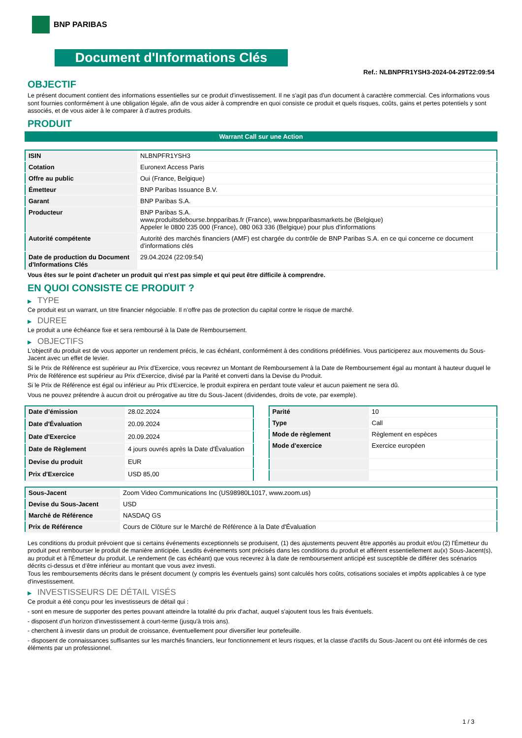BNP PARIBAS
Document d'Informations Clés
Ref.: NLBNPFR1YSH3-2024-04-29T22:09:54
OBJECTIF
Le présent document contient des informations essentielles sur ce produit d'investissement. Il ne s'agit pas d'un document à caractère commercial. Ces informations vous sont fournies conformément à une obligation légale, afin de vous aider à comprendre en quoi consiste ce produit et quels risques, coûts, gains et pertes potentiels y sont associés, et de vous aider à le comparer à d'autres produits.
PRODUIT
Warrant Call sur une Action
| ISIN | NLBNPFR1YSH3 |
| Cotation | Euronext Access Paris |
| Offre au public | Oui (France, Belgique) |
| Émetteur | BNP Paribas Issuance B.V. |
| Garant | BNP Paribas S.A. |
| Producteur | BNP Paribas S.A. www.produitsdebourse.bnpparibas.fr (France), www.bnpparibasmarkets.be (Belgique) Appeler le 0800 235 000 (France), 080 063 336 (Belgique) pour plus d'informations |
| Autorité compétente | Autorité des marchés financiers (AMF) est chargée du contrôle de BNP Paribas S.A. en ce qui concerne ce document d’informations clés |
| Date de production du Document d'Informations Clés | 29.04.2024 (22:09:54) |
Vous êtes sur le point d'acheter un produit qui n'est pas simple et qui peut être difficile à comprendre.
EN QUOI CONSISTE CE PRODUIT ?
▶ TYPE
Ce produit est un warrant, un titre financier négociable. Il n’offre pas de protection du capital contre le risque de marché.
▶ DUREE
Le produit a une échéance fixe et sera remboursé à la Date de Remboursement.
▶ OBJECTIFS
L'objectif du produit est de vous apporter un rendement précis, le cas échéant, conformément à des conditions prédéfinies. Vous participerez aux mouvements du Sous-Jacent avec un effet de levier.
Si le Prix de Référence est supérieur au Prix d'Exercice, vous recevrez un Montant de Remboursement à la Date de Remboursement égal au montant à hauteur duquel le Prix de Référence est supérieur au Prix d'Exercice, divisé par la Parité et converti dans la Devise du Produit.
Si le Prix de Référence est égal ou inférieur au Prix d'Exercice, le produit expirera en perdant toute valeur et aucun paiement ne sera dû.
Vous ne pouvez prétendre à aucun droit ou prérogative au titre du Sous-Jacent (dividendes, droits de vote, par exemple).
| Date d’émission | 28.02.2024 |
| Date d'Évaluation | 20.09.2024 |
| Date d'Exercice | 20.09.2024 |
| Date de Règlement | 4 jours ouvrés après la Date d'Évaluation |
| Devise du produit | EUR |
| Prix d'Exercice | USD 85,00 |
| Parité | 10 |
| Type | Call |
| Mode de règlement | Règlement en espèces |
| Mode d'exercice | Exercice européen |
| Sous-Jacent | Zoom Video Communications Inc (US98980L1017, www.zoom.us) |
| Devise du Sous-Jacent | USD |
| Marché de Référence | NASDAQ GS |
| Prix de Référence | Cours de Clôture sur le Marché de Référence à la Date d'Évaluation |
Les conditions du produit prévoient que si certains événements exceptionnels se produisent, (1) des ajustements peuvent être apportés au produit et/ou (2) l'Émetteur du produit peut rembourser le produit de manière anticipée. Lesdits événements sont précisés dans les conditions du produit et afférent essentiellement au(x) Sous-Jacent(s), au produit et à l'Émetteur du produit. Le rendement (le cas échéant) que vous recevrez à la date de remboursement anticipé est susceptible de différer des scénarios décrits ci-dessus et d’être inférieur au montant que vous avez investi.
Tous les remboursements décrits dans le présent document (y compris les éventuels gains) sont calculés hors coûts, cotisations sociales et impôts applicables à ce type d'investissement.
▶ INVESTISSEURS DE DÉTAIL VISÉS
Ce produit a été conçu pour les investisseurs de détail qui :
- sont en mesure de supporter des pertes pouvant atteindre la totalité du prix d'achat, auquel s'ajoutent tous les frais éventuels.
- disposent d'un horizon d'investissement à court-terme (jusqu'à trois ans).
- cherchent à investir dans un produit de croissance, éventuellement pour diversifier leur portefeuille.
- disposent de connaissances suffisantes sur les marchés financiers, leur fonctionnement et leurs risques, et la classe d'actifs du Sous-Jacent ou ont été informés de ces éléments par un professionnel.
1 / 3